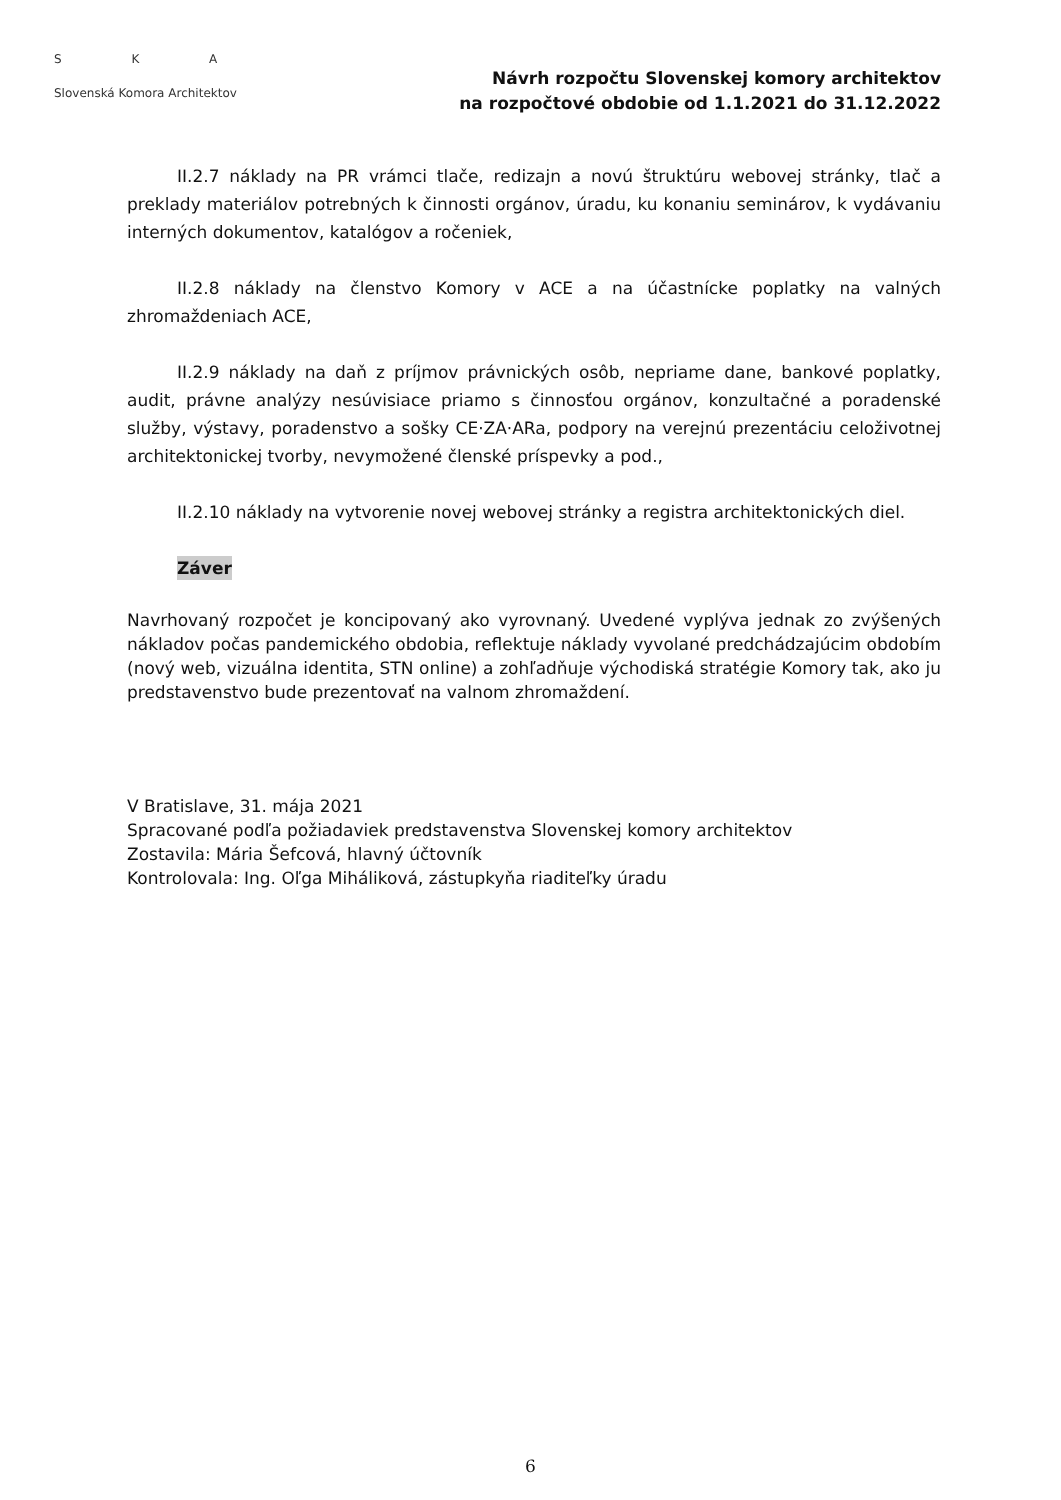S K A
Slovenská Komora Architektov
Návrh rozpočtu Slovenskej komory architektov
na rozpočtové obdobie od 1.1.2021 do 31.12.2022
II.2.7 náklady na PR vrámci tlače, redizajn a novú štruktúru webovej stránky, tlač a preklady materiálov potrebných k činnosti orgánov, úradu, ku konaniu seminárov, k vydávaniu interných dokumentov, katalógov a ročeniek,
II.2.8 náklady na členstvo Komory v ACE a na účastnícke poplatky na valných zhromaždeniach ACE,
II.2.9 náklady na daň z príjmov právnických osôb, nepriame dane, bankové poplatky, audit, právne analýzy nesúvisiace priamo s činnosťou orgánov, konzultačné a poradenské služby, výstavy, poradenstvo a sošky CE·ZA·ARa, podpory na verejnú prezentáciu celoživotnej architektonickej tvorby, nevymožené členské príspevky a pod.,
II.2.10 náklady na vytvorenie novej webovej stránky a registra architektonických diel.
Záver
Navrhovaný rozpočet je koncipovaný ako vyrovnaný. Uvedené vyplýva jednak zo zvýšených nákladov počas pandemického obdobia, reflektuje náklady vyvolané predchádzajúcim obdobím (nový web, vizuálna identita, STN online) a zohľadňuje východiská stratégie Komory tak, ako ju predstavenstvo bude prezentovať na valnom zhromaždení.
V Bratislave, 31. mája 2021
Spracované podľa požiadaviek predstavenstva Slovenskej komory architektov
Zostavila: Mária Šefcová, hlavný účtovník
Kontrolovala: Ing. Oľga Miháliková, zástupkyňa riaditeľky úradu
6